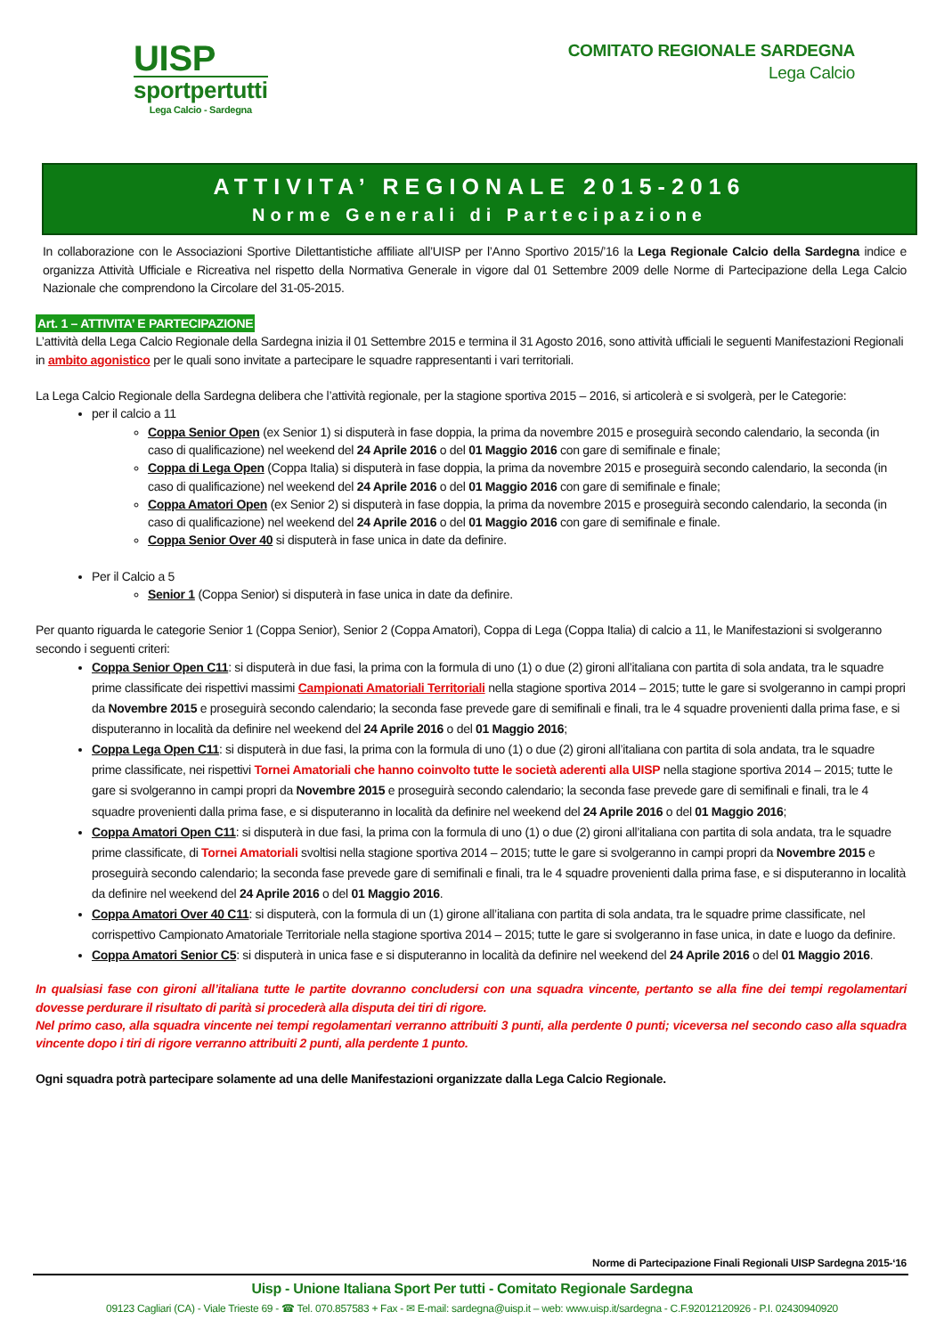UISP
sportpertutti
Lega Calcio - Sardegna
COMITATO REGIONALE SARDEGNA
Lega Calcio
ATTIVITA’ REGIONALE 2015-2016
Norme Generali di Partecipazione
In collaborazione con le Associazioni Sportive Dilettantistiche affiliate all’UISP per l’Anno Sportivo 2015/’16 la Lega Regionale Calcio della Sardegna indice e organizza Attività Ufficiale e Ricreativa nel rispetto della Normativa Generale in vigore dal 01 Settembre 2009 delle Norme di Partecipazione della Lega Calcio Nazionale che comprendono la Circolare del 31-05-2015.
Art. 1 – ATTIVITA’ E PARTECIPAZIONE
L’attività della Lega Calcio Regionale della Sardegna inizia il 01 Settembre 2015 e termina il 31 Agosto 2016, sono attività ufficiali le seguenti Manifestazioni Regionali in ambito agonistico per le quali sono invitate a partecipare le squadre rappresentanti i vari territoriali.
La Lega Calcio Regionale della Sardegna delibera che l’attività regionale, per la stagione sportiva 2015 – 2016, si articolerà e si svolgerà, per le Categorie:
per il calcio a 11
Coppa Senior Open (ex Senior 1) si disputerà in fase doppia, la prima da novembre 2015 e proseguirà secondo calendario, la seconda (in caso di qualificazione) nel weekend del 24 Aprile 2016 o del 01 Maggio 2016 con gare di semifinale e finale;
Coppa di Lega Open (Coppa Italia) si disputerà in fase doppia, la prima da novembre 2015 e proseguirà secondo calendario, la seconda (in caso di qualificazione) nel weekend del 24 Aprile 2016 o del 01 Maggio 2016 con gare di semifinale e finale;
Coppa Amatori Open (ex Senior 2) si disputerà in fase doppia, la prima da novembre 2015 e proseguirà secondo calendario, la seconda (in caso di qualificazione) nel weekend del 24 Aprile 2016 o del 01 Maggio 2016 con gare di semifinale e finale.
Coppa Senior Over 40 si disputerà in fase unica in date da definire.
Per il Calcio a 5
Senior 1 (Coppa Senior) si disputerà in fase unica in date da definire.
Per quanto riguarda le categorie Senior 1 (Coppa Senior), Senior 2 (Coppa Amatori), Coppa di Lega (Coppa Italia) di calcio a 11, le Manifestazioni si svolgeranno secondo i seguenti criteri:
Coppa Senior Open C11: si disputerà in due fasi, la prima con la formula di uno (1) o due (2) gironi all’italiana con partita di sola andata, tra le squadre prime classificate dei rispettivi massimi Campionati Amatoriali Territoriali nella stagione sportiva 2014 – 2015; tutte le gare si svolgeranno in campi propri da Novembre 2015 e proseguirà secondo calendario; la seconda fase prevede gare di semifinali e finali, tra le 4 squadre provenienti dalla prima fase, e si disputeranno in località da definire nel weekend del 24 Aprile 2016 o del 01 Maggio 2016;
Coppa Lega Open C11: si disputerà in due fasi, la prima con la formula di uno (1) o due (2) gironi all’italiana con partita di sola andata, tra le squadre prime classificate, nei rispettivi Tornei Amatoriali che hanno coinvolto tutte le società aderenti alla UISP nella stagione sportiva 2014 – 2015; tutte le gare si svolgeranno in campi propri da Novembre 2015 e proseguirà secondo calendario; la seconda fase prevede gare di semifinali e finali, tra le 4 squadre provenienti dalla prima fase, e si disputeranno in località da definire nel weekend del 24 Aprile 2016 o del 01 Maggio 2016;
Coppa Amatori Open C11: si disputerà in due fasi, la prima con la formula di uno (1) o due (2) gironi all’italiana con partita di sola andata, tra le squadre prime classificate, di Tornei Amatoriali svoltisi nella stagione sportiva 2014 – 2015; tutte le gare si svolgeranno in campi propri da Novembre 2015 e proseguirà secondo calendario; la seconda fase prevede gare di semifinali e finali, tra le 4 squadre provenienti dalla prima fase, e si disputeranno in località da definire nel weekend del 24 Aprile 2016 o del 01 Maggio 2016.
Coppa Amatori Over 40 C11: si disputerà, con la formula di un (1) girone all’italiana con partita di sola andata, tra le squadre prime classificate, nel corrispettivo Campionato Amatoriale Territoriale nella stagione sportiva 2014 – 2015; tutte le gare si svolgeranno in fase unica, in date e luogo da definire.
Coppa Amatori Senior C5: si disputerà in unica fase e si disputeranno in località da definire nel weekend del 24 Aprile 2016 o del 01 Maggio 2016.
In qualsiasi fase con gironi all’italiana tutte le partite dovranno concludersi con una squadra vincente, pertanto se alla fine dei tempi regolamentari dovesse perdurare il risultato di parità si procederà alla disputa dei tiri di rigore.
Nel primo caso, alla squadra vincente nei tempi regolamentari verranno attribuiti 3 punti, alla perdente 0 punti; viceversa nel secondo caso alla squadra vincente dopo i tiri di rigore verranno attribuiti 2 punti, alla perdente 1 punto.
Ogni squadra potrà partecipare solamente ad una delle Manifestazioni organizzate dalla Lega Calcio Regionale.
Norme di Partecipazione Finali Regionali UISP Sardegna 2015-‘16
Uisp - Unione Italiana Sport Per tutti - Comitato Regionale Sardegna
09123 Cagliari (CA) - Viale Trieste 69 - ☎ Tel. 070.857583 + Fax - ✉ E-mail: sardegna@uisp.it – web: www.uisp.it/sardegna - C.F.92012120926 - P.I. 02430940920